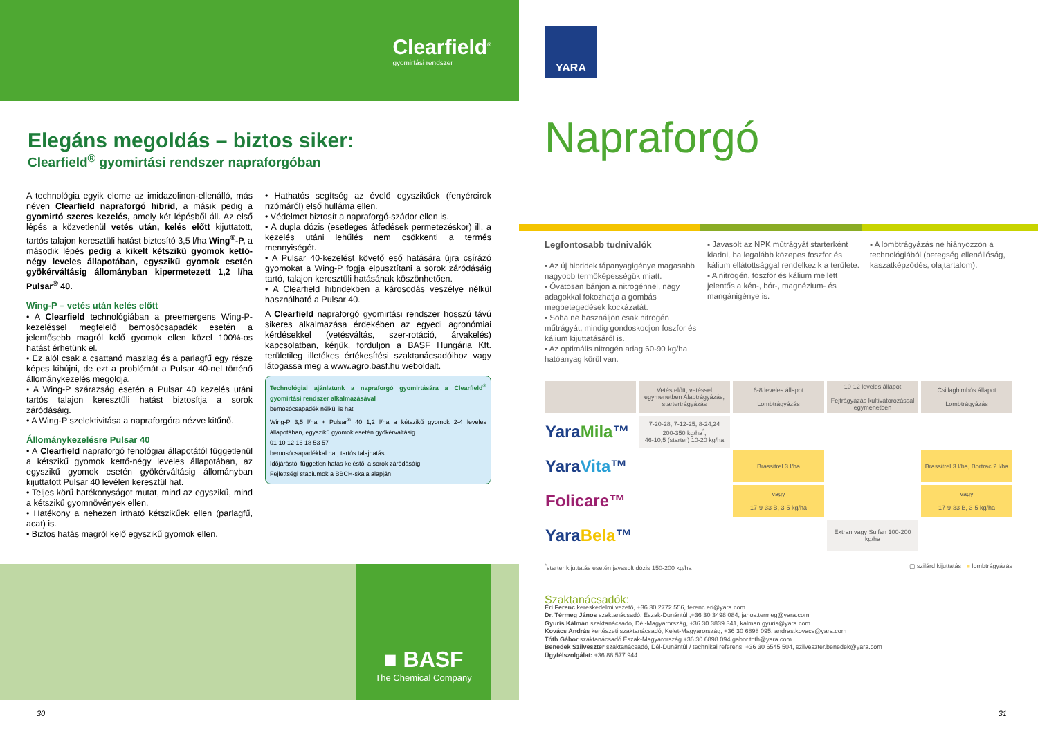Clearfield<sup>®</sup>
gyomirtási rendszer
Elegáns megoldás – biztos siker:
Clearfield<sup>®</sup> gyomirtási rendszer napraforgóban
A technológia egyik eleme az imidazolinon-ellenálló, más néven Clearfield napraforgó hibrid, a másik pedig a gyomirtó szeres kezelés, amely két lépésből áll. Az első lépés a közvetlenül vetés után, kelés előtt kijuttatott, tartós talajon keresztüli hatást biztosító 3,5 l/ha Wing<sup>®</sup>-P, a második lépés pedig a kikelt kétszikű gyomok kettő-négy leveles állapotában, egyszikű gyomok esetén gyökérváltásig állományban kipermetezett 1,2 l/ha Pulsar<sup>®</sup> 40.
Wing-P – vetés után kelés előtt
• A Clearfield technológiában a preemergens Wing-P-kezeléssel megfelelő bemosócsapadék esetén a jelentősebb magról kelő gyomok ellen közel 100%-os hatást érhetünk el.
• Ez alól csak a csattanó maszlag és a parlagfű egy része képes kibújni, de ezt a problémát a Pulsar 40-nel történő állománykezelés megoldja.
• A Wing-P szárazság esetén a Pulsar 40 kezelés utáni tartós talajon keresztüli hatást biztosítja a sorok záródásáig.
• A Wing-P szelektivitása a napraforgóra nézve kitűnő.
Állománykezelésre Pulsar 40
• A Clearfield napraforgó fenológiai állapotától függetlenül a kétszikű gyomok kettő-négy leveles állapotában, az egyszikű gyomok esetén gyökérváltásig állományban kijuttatott Pulsar 40 levélen keresztül hat.
• Teljes körű hatékonyságot mutat, mind az egyszikű, mind a kétszikű gyomnövények ellen.
• Hatékony a nehezen irtható kétszikűek ellen (parlagfű, acat) is.
• Biztos hatás magról kelő egyszikű gyomok ellen.
• Hathatós segítség az évelő egyszikűek (fenyércirok rizómáról) első hulláma ellen.
• Védelmet biztosít a napraforgó-szádor ellen is.
• A dupla dózis (esetleges átfedések permetezéskor) ill. a kezelés utáni lehűlés nem csökkenti a termés mennyiségét.
• A Pulsar 40-kezelést követő eső hatására újra csírázó gyomokat a Wing-P fogja elpusztítani a sorok záródásáig tartó, talajon keresztüli hatásának köszönhetően.
• A Clearfield hibridekben a károsodás veszélye nélkül használható a Pulsar 40.
A Clearfield napraforgó gyomirtási rendszer hosszú távú sikeres alkalmazása érdekében az egyedi agronómiai kérdésekkel (vetésváltás, szer-rotáció, árvakelés) kapcsolatban, kérjük, forduljon a BASF Hungária Kft. területileg illetékes értékesítési szaktanácsadóihoz vagy látogassa meg a www.agro.basf.hu weboldalt.
Technológiai ajánlatunk a napraforgó gyomirtására a Clearfield<sup>®</sup> gyomirtási rendszer alkalmazásával
bemosócsapadék nélkül is hat
Wing-P 3,5 l/ha + Pulsar<sup>®</sup> 40 1,2 l/ha a kétszikű gyomok 2-4 leveles állapotában, egyszikű gyomok esetén gyökérváltásig
01 10 12 16 18 53 57
bemosócsapadékkal hat, tartós talajhatás
Időjárástól független hatás keléstől a sorok záródásáig
Fejlettségi stádiumok a BBCH-skála alapján
■ BASF
The Chemical Company
30
YARA
Napraforgó
Legfontosabb tudnivalók
▪ Az új hibridek tápanyagigénye magasabb nagyobb termőképességük miatt.
▪ Óvatosan bánjon a nitrogénnel, nagy adagokkal fokozhatja a gombás megbetegedések kockázatát.
▪ Soha ne használjon csak nitrogén műtrágyát, mindig gondoskodjon foszfor és kálium kijuttatásáról is.
▪ Az optimális nitrogén adag 60-90 kg/ha hatóanyag körül van.
▪ Javasolt az NPK műtrágyát starterként kiadni, ha legalább közepes foszfor és kálium ellátottsággal rendelkezik a területe.
▪ A nitrogén, foszfor és kálium mellett jelentős a kén-, bór-, magnézium- és mangánigénye is.
▪ A lombtrágyázás ne hiányozzon a technológiából (betegség ellenállóság, kaszatképződés, olajtartalom).
| | Vetés előtt, vetéssel egymenetben Alaptrágyázás, startertrágyázás | 6-8 leveles állapot Lombtrágyázás | 10-12 leveles állapot Fejtrágyázás kultivátorozással egymenetben | Csillagbimbós állapot Lombtrágyázás |
| Yara Mila ™ | 7-20-28, 7-12-25, 8-24,24 200-350 kg/ha<sup>*</sup>, 46-10,5 (starter) 10-20 kg/ha | | | |
| Yara Vita ™ | | Brassitrel 3 l/ha | | Brassitrel 3 l/ha, Bortrac 2 l/ha |
| Folicare™ | | vagy 17-9-33 B, 3-5 kg/ha | | vagy 17-9-33 B, 3-5 kg/ha |
| Yara Bela ™ | | | Extran vagy Sulfan 100-200 kg/ha | |
<sup>*</sup> starter kijuttatás esetén javasolt dózis 150-200 kg/ha ▢ szilárd kijuttatás ■ lombtrágyázás
Szaktanácsadók:
Éri Ferenc kereskedelmi vezető, +36 30 2772 556, ferenc.eri@yara.com
Dr. Térmeg János szaktanácsadó, Észak-Dunántúl ,+36 30 3498 084, janos.termeg@yara.com
Gyuris Kálmán szaktanácsadó, Dél-Magyarország, +36 30 3839 341, kalman.gyuris@yara.com
Kovács András kertészeti szaktanácsadó, Kelet-Magyarország, +36 30 6898 095, andras.kovacs@yara.com
Tóth Gábor szaktanácsadó Észak-Magyarország +36 30 6898 094 gabor.toth@yara.com
Benedek Szilveszter szaktanácsadó, Dél-Dunántúl / technikai referens, +36 30 6545 504, szilveszter.benedek@yara.com
Ügyfélszolgálat: +36 88 577 944
31